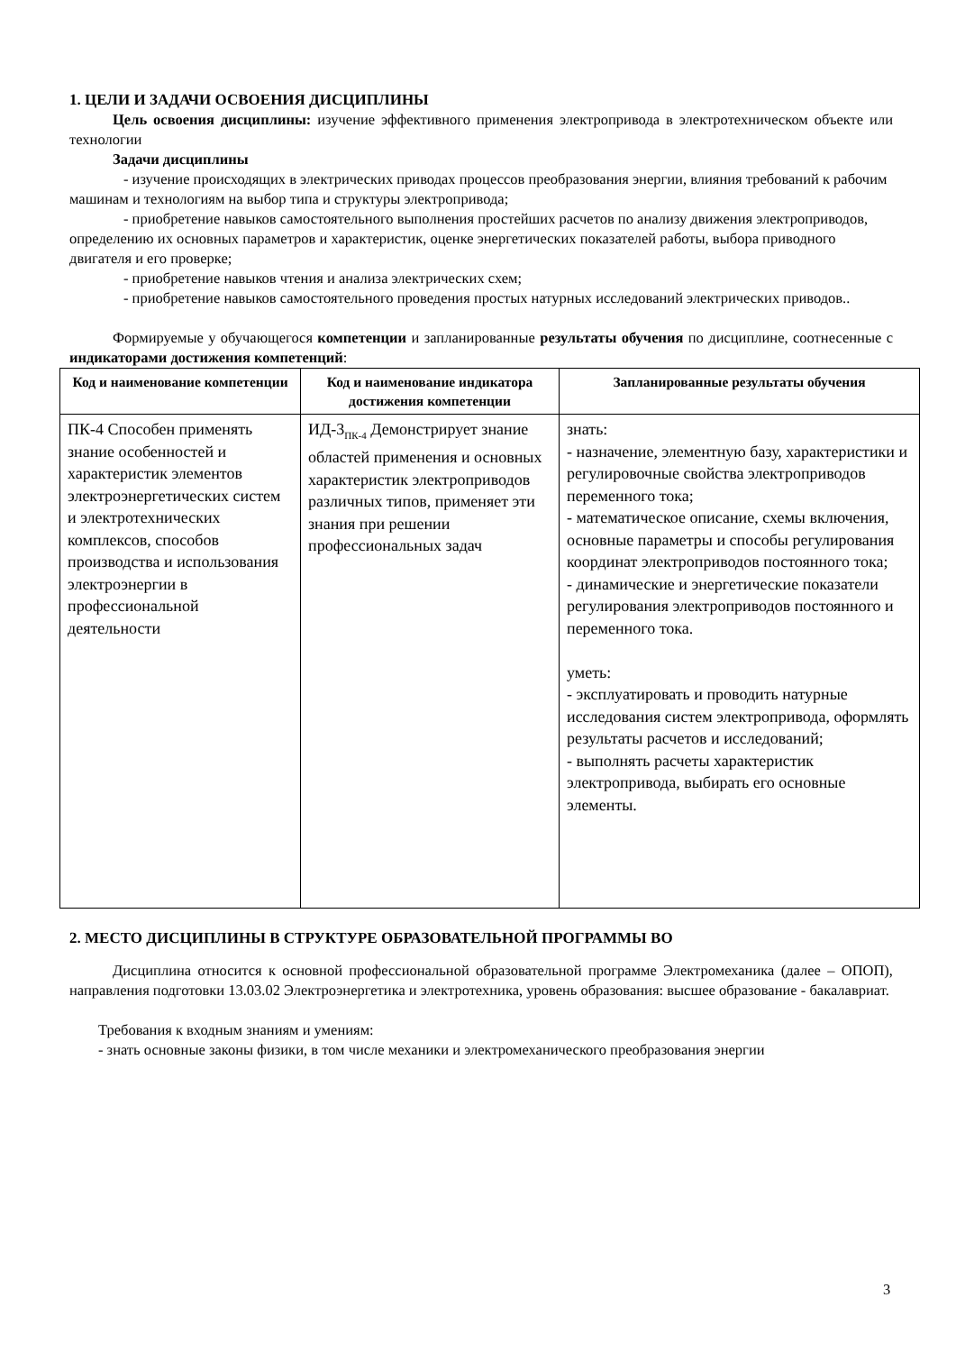1. ЦЕЛИ И ЗАДАЧИ ОСВОЕНИЯ ДИСЦИПЛИНЫ
Цель освоения дисциплины: изучение эффективного применения электропривода в электротехническом объекте или технологии
Задачи дисциплины
- изучение происходящих в электрических приводах процессов преобразования энергии, влияния требований к рабочим машинам и технологиям на выбор типа и структуры электропривода;
- приобретение навыков самостоятельного выполнения простейших расчетов по анализу движения электроприводов, определению их основных параметров и характеристик, оценке энергетических показателей работы, выбора приводного двигателя и его проверке;
- приобретение навыков чтения и анализа электрических схем;
- приобретение навыков самостоятельного проведения простых натурных исследований электрических приводов..
Формируемые у обучающегося компетенции и запланированные результаты обучения по дисциплине, соотнесенные с индикаторами достижения компетенций:
| Код и наименование компетенции | Код и наименование индикатора достижения компетенции | Запланированные результаты обучения |
| --- | --- | --- |
| ПК-4 Способен применять знание особенностей и характеристик элементов электроэнергетических систем и электротехнических комплексов, способов производства и использования электроэнергии в профессиональной деятельности | ИД-3<sub>ПК-4</sub> Демонстрирует знание областей применения и основных характеристик электроприводов различных типов, применяет эти знания при решении профессиональных задач | знать: - назначение, элементную базу, характеристики и регулировочные свойства электроприводов переменного тока; - математическое описание, схемы включения, основные параметры и способы регулирования координат электроприводов постоянного тока; - динамические и энергетические показатели регулирования электроприводов постоянного и переменного тока. уметь: - эксплуатировать и проводить натурные исследования систем электропривода, оформлять результаты расчетов и исследований; - выполнять расчеты характеристик электропривода, выбирать его основные элементы. |
2. МЕСТО ДИСЦИПЛИНЫ В СТРУКТУРЕ ОБРАЗОВАТЕЛЬНОЙ ПРОГРАММЫ ВО
Дисциплина относится к основной профессиональной образовательной программе Электромеханика (далее – ОПОП), направления подготовки 13.03.02 Электроэнергетика и электротехника, уровень образования: высшее образование - бакалавриат.
Требования к входным знаниям и умениям:
- знать основные законы физики, в том числе механики и электромеханического преобразования энергии
3